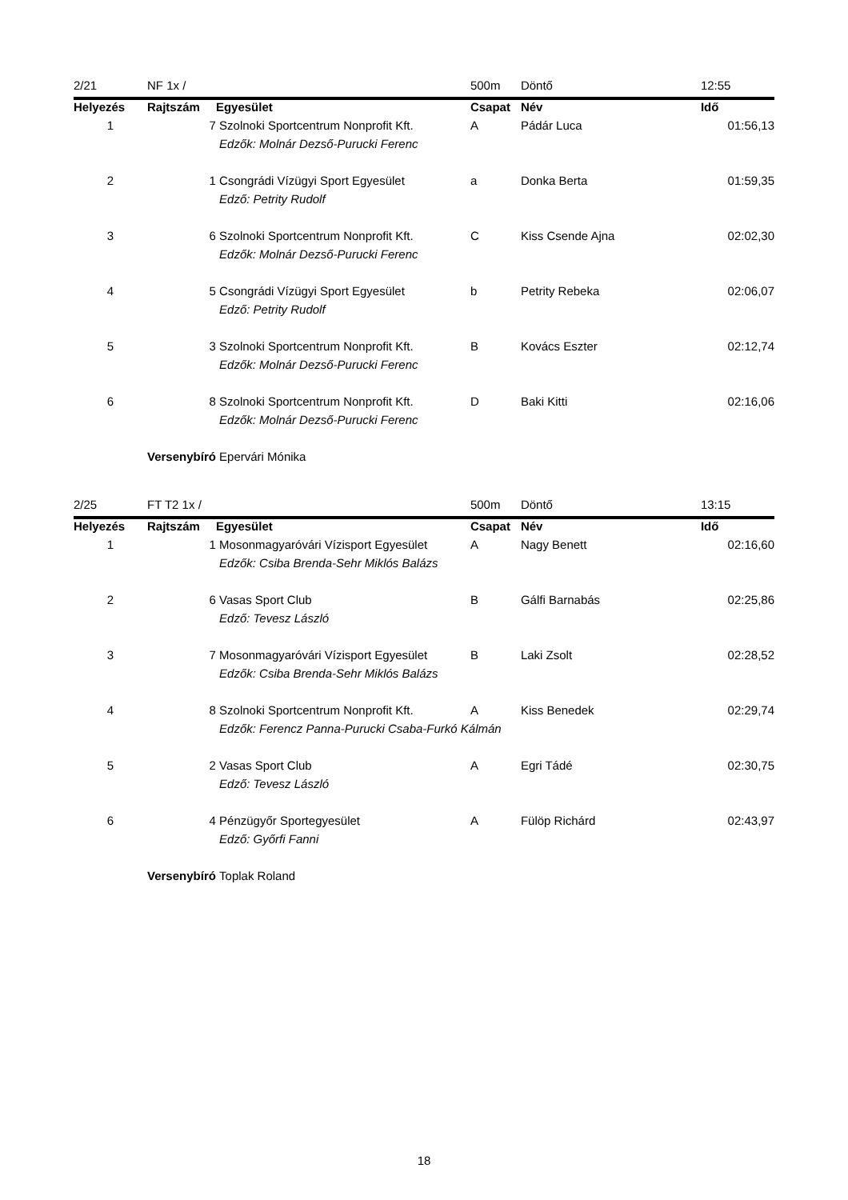| 2/21 | NF 1x / | | 500m | Döntő | 12:55 |
| Helyezés | Rajtszám | Egyesület | Csapat | Név | Idő |
| 1 | 7 | Szolnoki Sportcentrum Nonprofit Kft. | A | Pádár Luca | 01:56,13 |
| | | Edzők: Molnár Dezső-Purucki Ferenc | | | |
| 2 | 1 | Csongrádi Vízügyi Sport Egyesület | a | Donka Berta | 01:59,35 |
| | | Edző: Petrity Rudolf | | | |
| 3 | 6 | Szolnoki Sportcentrum Nonprofit Kft. | C | Kiss Csende Ajna | 02:02,30 |
| | | Edzők: Molnár Dezső-Purucki Ferenc | | | |
| 4 | 5 | Csongrádi Vízügyi Sport Egyesület | b | Petrity Rebeka | 02:06,07 |
| | | Edző: Petrity Rudolf | | | |
| 5 | 3 | Szolnoki Sportcentrum Nonprofit Kft. | B | Kovács Eszter | 02:12,74 |
| | | Edzők: Molnár Dezső-Purucki Ferenc | | | |
| 6 | 8 | Szolnoki Sportcentrum Nonprofit Kft. | D | Baki Kitti | 02:16,06 |
| | | Edzők: Molnár Dezső-Purucki Ferenc | | | |
| | Versenybíró | Epervári Mónika | | | |
| 2/25 | FT T2 1x / | | 500m | Döntő | 13:15 |
| Helyezés | Rajtszám | Egyesület | Csapat | Név | Idő |
| 1 | 1 | Mosonmagyaróvári Vízisport Egyesület | A | Nagy Benett | 02:16,60 |
| | | Edzők: Csiba Brenda-Sehr Miklós Balázs | | | |
| 2 | 6 | Vasas Sport Club | B | Gálfi Barnabás | 02:25,86 |
| | | Edző: Tevesz László | | | |
| 3 | 7 | Mosonmagyaróvári Vízisport Egyesület | B | Laki Zsolt | 02:28,52 |
| | | Edzők: Csiba Brenda-Sehr Miklós Balázs | | | |
| 4 | 8 | Szolnoki Sportcentrum Nonprofit Kft. | A | Kiss Benedek | 02:29,74 |
| | | Edzők: Ferencz Panna-Purucki Csaba-Furkó Kálmán | | | |
| 5 | 2 | Vasas Sport Club | A | Egri Tádé | 02:30,75 |
| | | Edző: Tevesz László | | | |
| 6 | 4 | Pénzügyőr Sportegyesület | A | Fülöp Richárd | 02:43,97 |
| | | Edző: Győrfi Fanni | | | |
| | Versenybíró | Toplak Roland | | | |
18